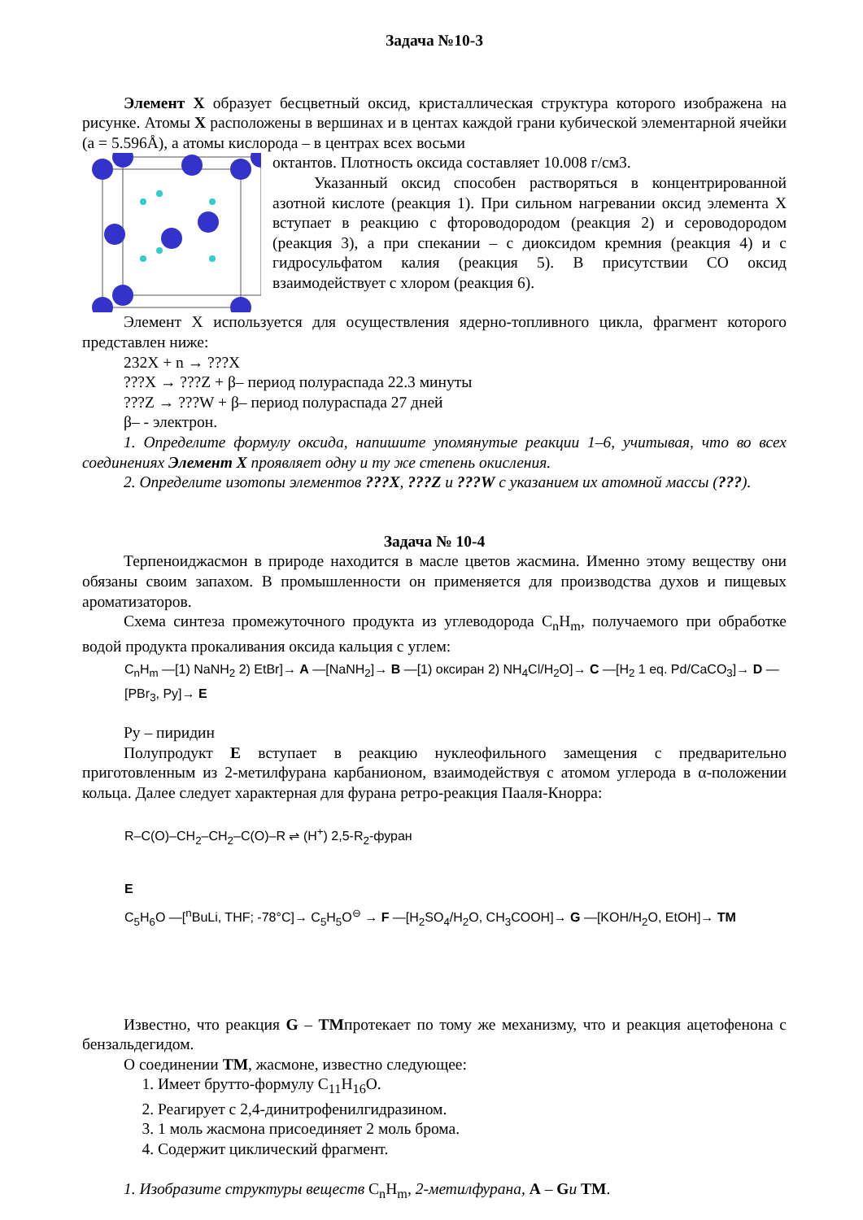Задача №10-3
Элемент X образует бесцветный оксид, кристаллическая структура которого изображена на рисунке. Атомы X расположены в вершинах и в центах каждой грани кубической элементарной ячейки (а = 5.596Å), а атомы кислорода – в центрах всех восьми
октантов. Плотность оксида составляет 10.008 г/см3.
Указанный оксид способен растворяться в концентрированной азотной кислоте (реакция 1). При сильном нагревании оксид элемента X вступает в реакцию с фтороводородом (реакция 2) и сероводородом (реакция 3), а при спекании – с диоксидом кремния (реакция 4) и с гидросульфатом калия (реакция 5). В присутствии CO оксид взаимодействует с хлором (реакция 6).
Элемент X используется для осуществления ядерно-топливного цикла, фрагмент которого представлен ниже:
232X + n → ???X
???X → ???Z + β– период полураспада 22.3 минуты
???Z → ???W + β– период полураспада 27 дней
β– - электрон.
1. Определите формулу оксида, напишите упомянутые реакции 1–6, учитывая, что во всех соединениях Элемент X проявляет одну и ту же степень окисления.
2. Определите изотопы элементов ???X, ???Z и ???W с указанием их атомной массы (???).
Задача № 10-4
Терпеноиджасмон в природе находится в масле цветов жасмина. Именно этому веществу они обязаны своим запахом. В промышленности он применяется для производства духов и пищевых ароматизаторов.
Схема синтеза промежуточного продукта из углеводорода C<sub>n</sub>H<sub>m</sub>, получаемого при обработке водой продукта прокаливания оксида кальция с углем:
C<sub>n</sub>H<sub>m</sub> —[1) NaNH<sub>2</sub> 2) EtBr]→ A —[NaNH<sub>2</sub>]→ B —[1) оксиран 2) NH<sub>4</sub>Cl/H<sub>2</sub>O]→ C —[H<sub>2</sub> 1 eq. Pd/CaCO<sub>3</sub>]→ D —[PBr<sub>3</sub>, Py]→ E
Py – пиридин
Полупродукт E вступает в реакцию нуклеофильного замещения с предварительно приготовленным из 2-метилфурана карбанионом, взаимодействуя с атомом углерода в α-положении кольца. Далее следует характерная для фурана ретро-реакция Пааля-Кнорра:
R–C(O)–CH<sub>2</sub>–CH<sub>2</sub>–C(O)–R ⇌ (H<sup>+</sup>) 2,5-R<sub>2</sub>-фуран
E
C<sub>5</sub>H<sub>6</sub>O —[<sup>n</sup>BuLi, THF; -78°C]→ C<sub>5</sub>H<sub>5</sub>O<sup>⊖</sup> → F —[H<sub>2</sub>SO<sub>4</sub>/H<sub>2</sub>O, CH<sub>3</sub>COOH]→ G —[KOH/H<sub>2</sub>O, EtOH]→ TM
Известно, что реакция G – TMпротекает по тому же механизму, что и реакция ацетофенона с бензальдегидом.
О соединении TM, жасмоне, известно следующее:
1. Имеет брутто-формулу C<sub>11</sub>H<sub>16</sub>O.
2. Реагирует с 2,4-динитрофенилгидразином.
3. 1 моль жасмона присоединяет 2 моль брома.
4. Содержит циклический фрагмент.
1. Изобразите структуры веществ C<sub>n</sub>H<sub>m</sub>, 2-метилфурана, A – Gи TM.